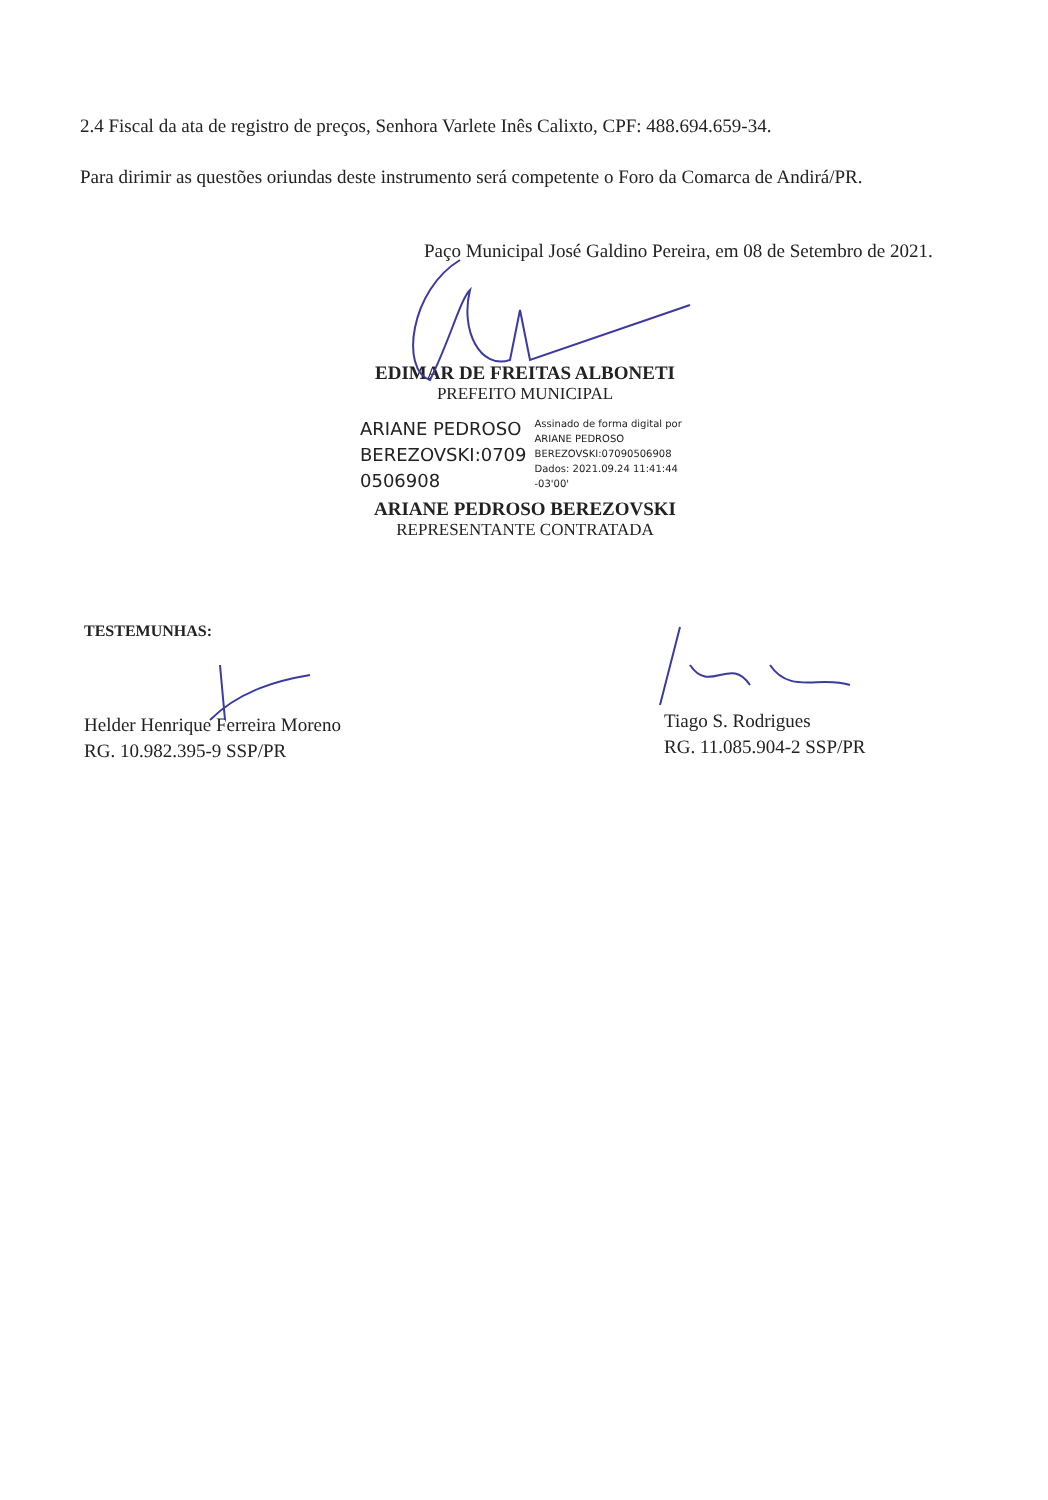2.4 Fiscal da ata de registro de preços, Senhora Varlete Inês Calixto, CPF: 488.694.659-34.
Para dirimir as questões oriundas deste instrumento será competente o Foro da Comarca de Andirá/PR.
Paço Municipal José Galdino Pereira, em 08 de Setembro de 2021.
EDIMAR DE FREITAS ALBONETI
PREFEITO MUNICIPAL
ARIANE PEDROSO
BEREZOVSKI:0709
0506908
Assinado de forma digital por
ARIANE PEDROSO
BEREZOVSKI:07090506908
Dados: 2021.09.24 11:41:44
-03'00'
ARIANE PEDROSO BEREZOVSKI
REPRESENTANTE CONTRATADA
TESTEMUNHAS:
Helder Henrique Ferreira Moreno
RG. 10.982.395-9 SSP/PR
Tiago S. Rodrigues
RG. 11.085.904-2 SSP/PR